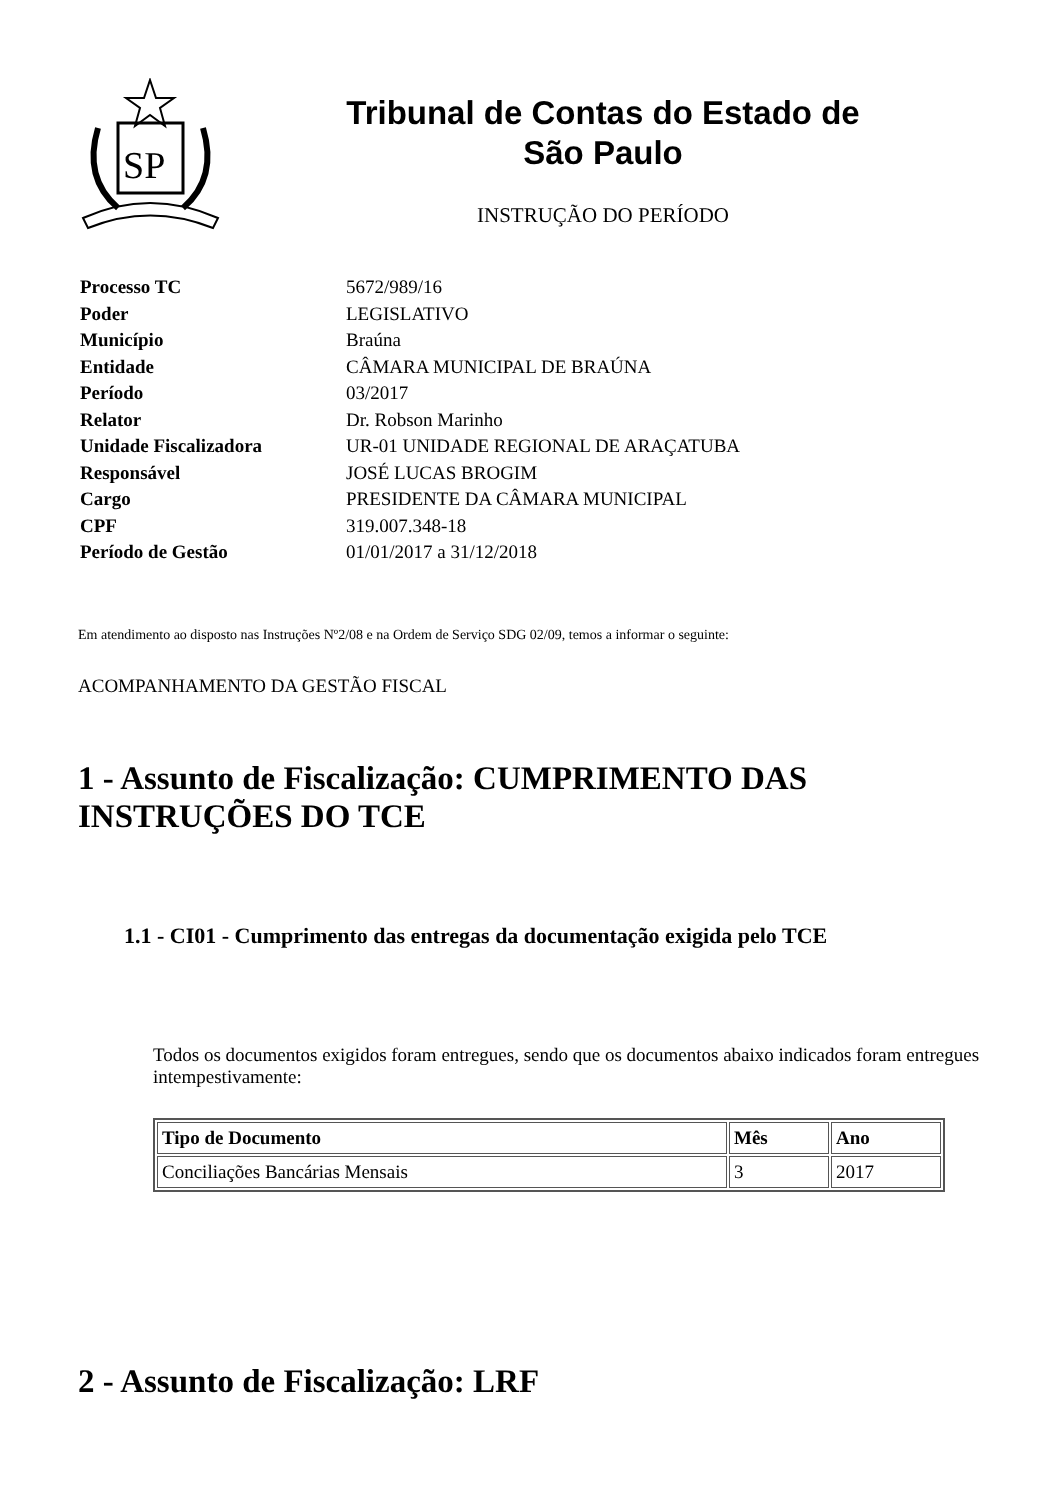SP
Tribunal de Contas do Estado de
São Paulo
INSTRUÇÃO DO PERÍODO
| Processo TC | 5672/989/16 |
| Poder | LEGISLATIVO |
| Município | Braúna |
| Entidade | CÂMARA MUNICIPAL DE BRAÚNA |
| Período | 03/2017 |
| Relator | Dr. Robson Marinho |
| Unidade Fiscalizadora | UR-01 UNIDADE REGIONAL DE ARAÇATUBA |
| Responsável | JOSÉ LUCAS BROGIM |
| Cargo | PRESIDENTE DA CÂMARA MUNICIPAL |
| CPF | 319.007.348-18 |
| Período de Gestão | 01/01/2017 a 31/12/2018 |
Em atendimento ao disposto nas Instruções Nº2/08 e na Ordem de Serviço SDG 02/09, temos a informar o seguinte:
ACOMPANHAMENTO DA GESTÃO FISCAL
1 - Assunto de Fiscalização: CUMPRIMENTO DAS INSTRUÇÕES DO TCE
1.1 - CI01 - Cumprimento das entregas da documentação exigida pelo TCE
Todos os documentos exigidos foram entregues, sendo que os documentos abaixo indicados foram entregues intempestivamente:
| Tipo de Documento | Mês | Ano |
| --- | --- | --- |
| Conciliações Bancárias Mensais | 3 | 2017 |
2 - Assunto de Fiscalização: LRF